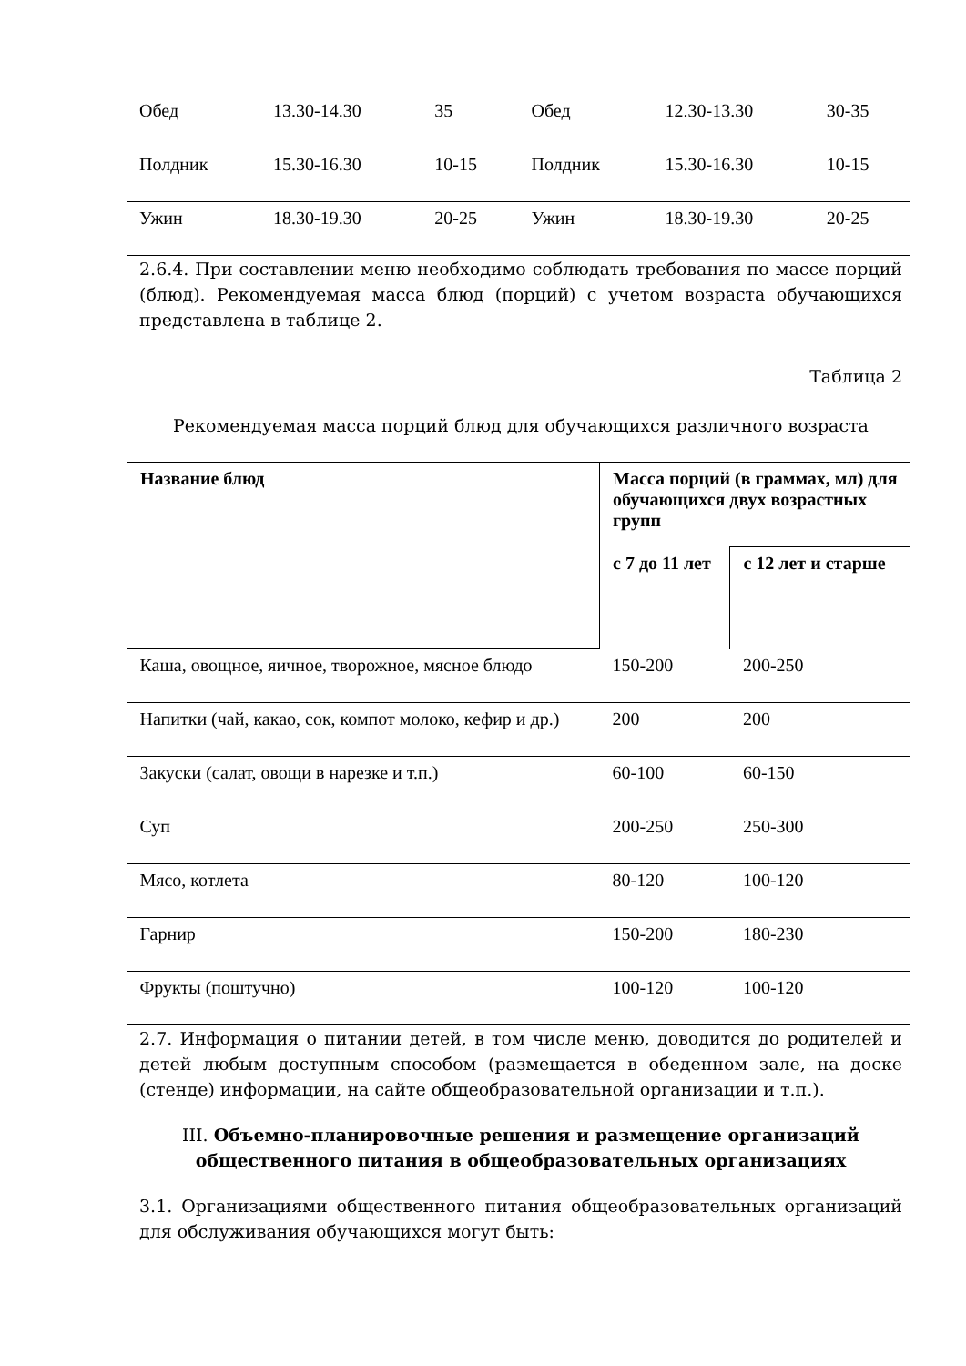| Обед | 13.30-14.30 | 35 | Обед | 12.30-13.30 | 30-35 |
| Полдник | 15.30-16.30 | 10-15 | Полдник | 15.30-16.30 | 10-15 |
| Ужин | 18.30-19.30 | 20-25 | Ужин | 18.30-19.30 | 20-25 |
2.6.4. При составлении меню необходимо соблюдать требования по массе порций (блюд). Рекомендуемая масса блюд (порций) с учетом возраста обучающихся представлена в таблице 2.
Таблица 2
Рекомендуемая масса порций блюд для обучающихся различного возраста
| Название блюд | Масса порций (в граммах, мл) для обучающихся двух возрастных групп | |
| --- | --- | --- |
| | с 7 до 11 лет | с 12 лет и старше |
| Каша, овощное, яичное, творожное, мясное блюдо | 150-200 | 200-250 |
| Напитки (чай, какао, сок, компот молоко, кефир и др.) | 200 | 200 |
| Закуски (салат, овощи в нарезке и т.п.) | 60-100 | 60-150 |
| Суп | 200-250 | 250-300 |
| Мясо, котлета | 80-120 | 100-120 |
| Гарнир | 150-200 | 180-230 |
| Фрукты (поштучно) | 100-120 | 100-120 |
2.7. Информация о питании детей, в том числе меню, доводится до родителей и детей любым доступным способом (размещается в обеденном зале, на доске (стенде) информации, на сайте общеобразовательной организации и т.п.).
III. Объемно-планировочные решения и размещение организаций общественного питания в общеобразовательных организациях
3.1. Организациями общественного питания общеобразовательных организаций для обслуживания обучающихся могут быть: